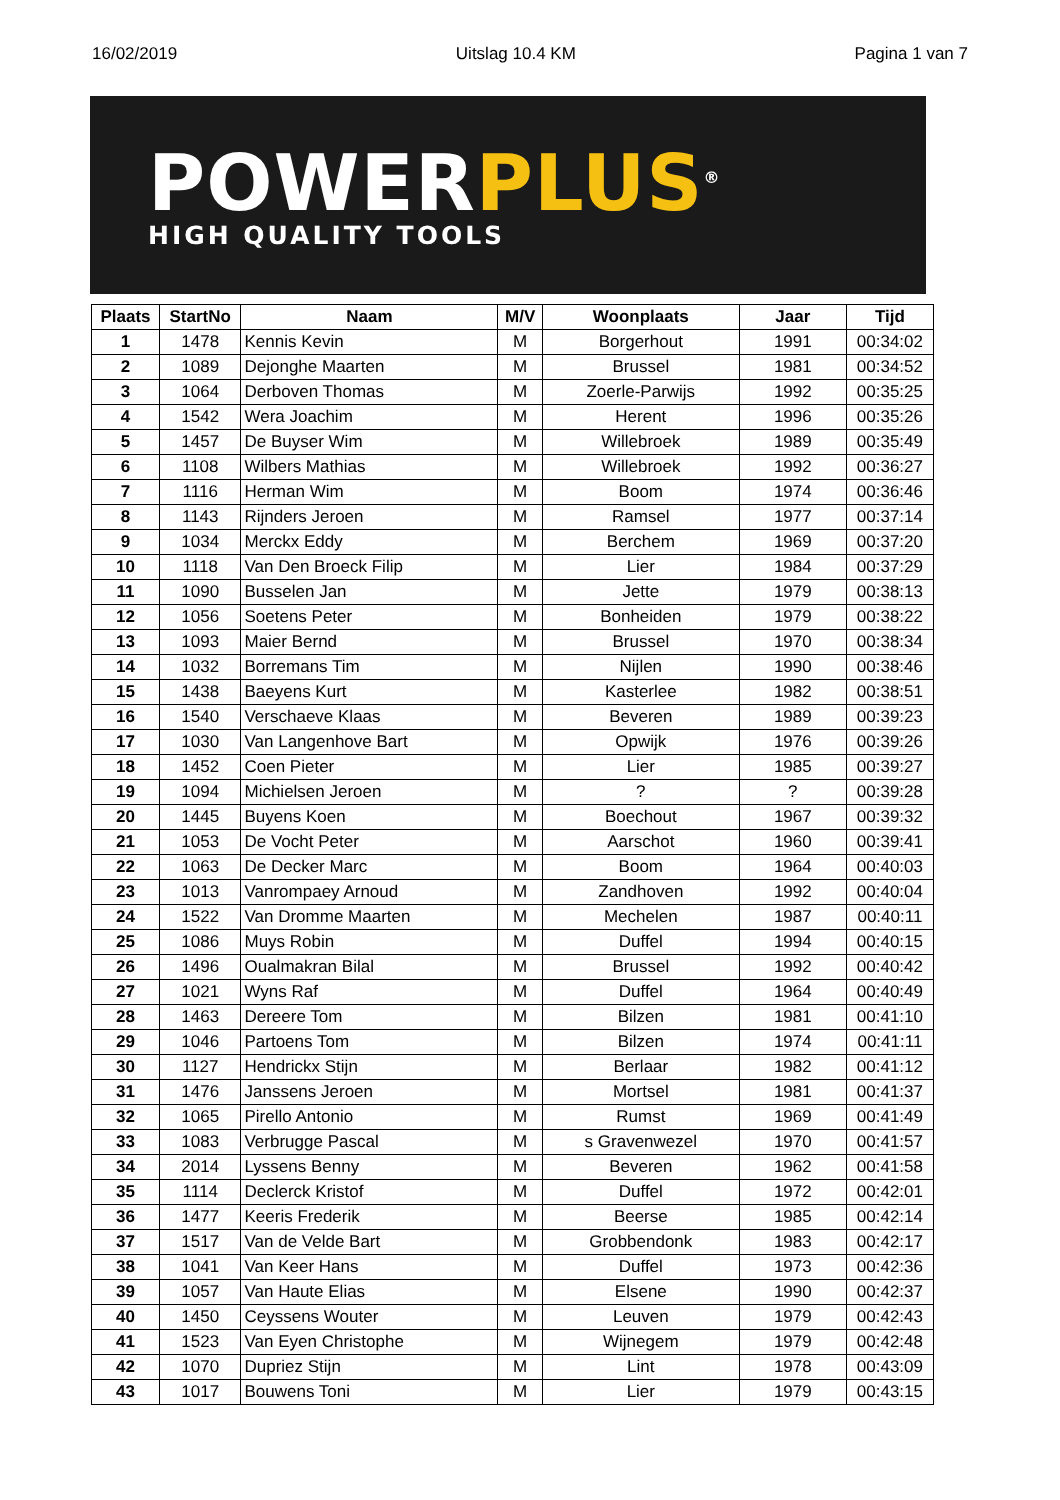16/02/2019 Uitslag 10.4 KM Pagina 1 van 7
POWERPLUS<sup>®</sup>
HIGH QUALITY TOOLS
| Plaats | StartNo | Naam | M/V | Woonplaats | Jaar | Tijd |
| --- | --- | --- | --- | --- | --- | --- |
| 1 | 1478 | Kennis Kevin | M | Borgerhout | 1991 | 00:34:02 |
| 2 | 1089 | Dejonghe Maarten | M | Brussel | 1981 | 00:34:52 |
| 3 | 1064 | Derboven Thomas | M | Zoerle-Parwijs | 1992 | 00:35:25 |
| 4 | 1542 | Wera Joachim | M | Herent | 1996 | 00:35:26 |
| 5 | 1457 | De Buyser Wim | M | Willebroek | 1989 | 00:35:49 |
| 6 | 1108 | Wilbers Mathias | M | Willebroek | 1992 | 00:36:27 |
| 7 | 1116 | Herman Wim | M | Boom | 1974 | 00:36:46 |
| 8 | 1143 | Rijnders Jeroen | M | Ramsel | 1977 | 00:37:14 |
| 9 | 1034 | Merckx Eddy | M | Berchem | 1969 | 00:37:20 |
| 10 | 1118 | Van Den Broeck Filip | M | Lier | 1984 | 00:37:29 |
| 11 | 1090 | Busselen Jan | M | Jette | 1979 | 00:38:13 |
| 12 | 1056 | Soetens Peter | M | Bonheiden | 1979 | 00:38:22 |
| 13 | 1093 | Maier Bernd | M | Brussel | 1970 | 00:38:34 |
| 14 | 1032 | Borremans Tim | M | Nijlen | 1990 | 00:38:46 |
| 15 | 1438 | Baeyens Kurt | M | Kasterlee | 1982 | 00:38:51 |
| 16 | 1540 | Verschaeve Klaas | M | Beveren | 1989 | 00:39:23 |
| 17 | 1030 | Van Langenhove Bart | M | Opwijk | 1976 | 00:39:26 |
| 18 | 1452 | Coen Pieter | M | Lier | 1985 | 00:39:27 |
| 19 | 1094 | Michielsen Jeroen | M | ? | ? | 00:39:28 |
| 20 | 1445 | Buyens Koen | M | Boechout | 1967 | 00:39:32 |
| 21 | 1053 | De Vocht Peter | M | Aarschot | 1960 | 00:39:41 |
| 22 | 1063 | De Decker Marc | M | Boom | 1964 | 00:40:03 |
| 23 | 1013 | Vanrompaey Arnoud | M | Zandhoven | 1992 | 00:40:04 |
| 24 | 1522 | Van Dromme Maarten | M | Mechelen | 1987 | 00:40:11 |
| 25 | 1086 | Muys Robin | M | Duffel | 1994 | 00:40:15 |
| 26 | 1496 | Oualmakran Bilal | M | Brussel | 1992 | 00:40:42 |
| 27 | 1021 | Wyns Raf | M | Duffel | 1964 | 00:40:49 |
| 28 | 1463 | Dereere Tom | M | Bilzen | 1981 | 00:41:10 |
| 29 | 1046 | Partoens Tom | M | Bilzen | 1974 | 00:41:11 |
| 30 | 1127 | Hendrickx Stijn | M | Berlaar | 1982 | 00:41:12 |
| 31 | 1476 | Janssens Jeroen | M | Mortsel | 1981 | 00:41:37 |
| 32 | 1065 | Pirello Antonio | M | Rumst | 1969 | 00:41:49 |
| 33 | 1083 | Verbrugge Pascal | M | s Gravenwezel | 1970 | 00:41:57 |
| 34 | 2014 | Lyssens Benny | M | Beveren | 1962 | 00:41:58 |
| 35 | 1114 | Declerck Kristof | M | Duffel | 1972 | 00:42:01 |
| 36 | 1477 | Keeris Frederik | M | Beerse | 1985 | 00:42:14 |
| 37 | 1517 | Van de Velde Bart | M | Grobbendonk | 1983 | 00:42:17 |
| 38 | 1041 | Van Keer Hans | M | Duffel | 1973 | 00:42:36 |
| 39 | 1057 | Van Haute Elias | M | Elsene | 1990 | 00:42:37 |
| 40 | 1450 | Ceyssens Wouter | M | Leuven | 1979 | 00:42:43 |
| 41 | 1523 | Van Eyen Christophe | M | Wijnegem | 1979 | 00:42:48 |
| 42 | 1070 | Dupriez Stijn | M | Lint | 1978 | 00:43:09 |
| 43 | 1017 | Bouwens Toni | M | Lier | 1979 | 00:43:15 |